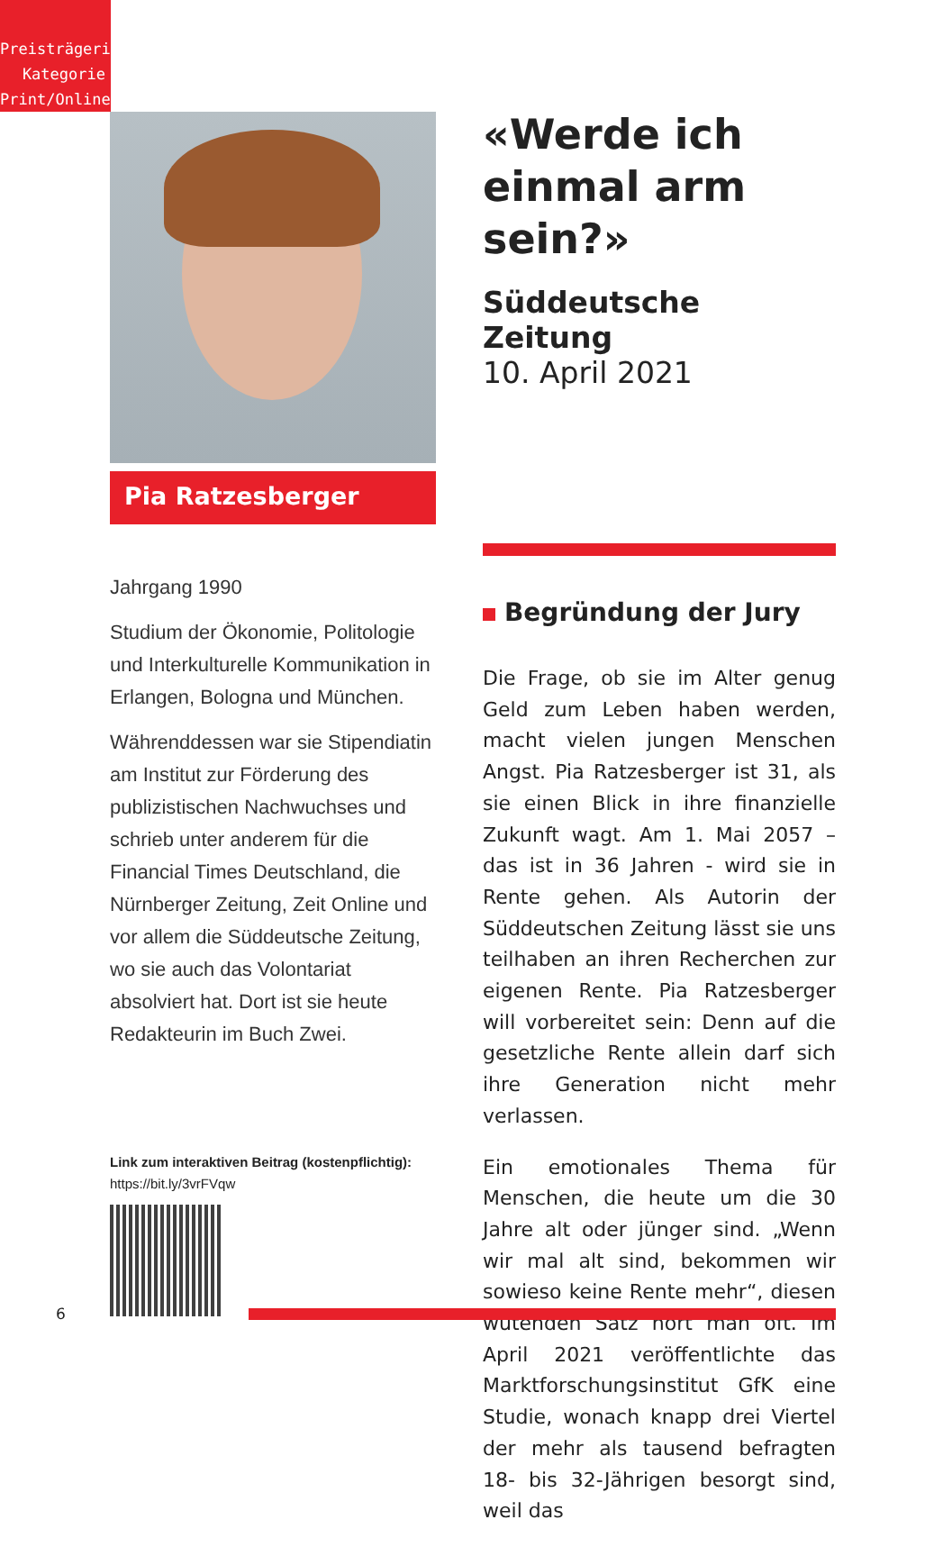Preisträgerin
Kategorie
Print/Online
Pia Ratzesberger
Jahrgang 1990
Studium der Ökonomie, Politologie und Interkulturelle Kommunikation in Erlangen, Bologna und München.
Währenddessen war sie Stipendiatin am Institut zur Förderung des publizistischen Nachwuchses und schrieb unter anderem für die Financial Times Deutschland, die Nürnberger Zeitung, Zeit Online und vor allem die Süddeutsche Zeitung, wo sie auch das Volontariat absolviert hat. Dort ist sie heute Redakteurin im Buch Zwei.
Link zum interaktiven Beitrag (kostenpflichtig):
https://bit.ly/3vrFVqw
«Werde ich einmal arm sein?»
Süddeutsche Zeitung
10. April 2021
Begründung der Jury
Die Frage, ob sie im Alter genug Geld zum Leben haben werden, macht vielen jungen Menschen Angst. Pia Ratzesberger ist 31, als sie einen Blick in ihre finanzielle Zukunft wagt. Am 1. Mai 2057 – das ist in 36 Jahren - wird sie in Rente gehen. Als Autorin der Süddeutschen Zeitung lässt sie uns teilhaben an ihren Recherchen zur eigenen Rente. Pia Ratzesberger will vorbereitet sein: Denn auf die gesetzliche Rente allein darf sich ihre Generation nicht mehr verlassen.
Ein emotionales Thema für Menschen, die heute um die 30 Jahre alt oder jünger sind. „Wenn wir mal alt sind, bekommen wir sowieso keine Rente mehr“, diesen wütenden Satz hört man oft. Im April 2021 veröffentlichte das Marktforschungsinstitut GfK eine Studie, wonach knapp drei Viertel der mehr als tausend befragten 18- bis 32-Jährigen besorgt sind, weil das
6